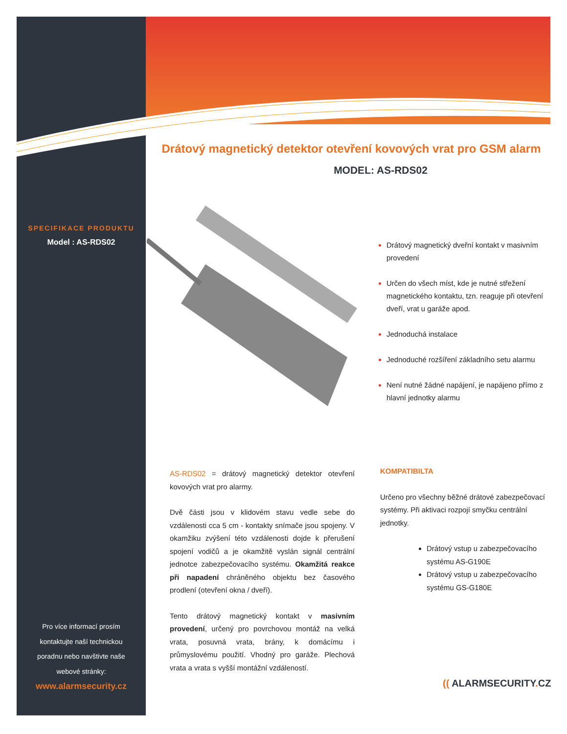SPECIFIKACE PRODUKTU
Model : AS-RDS02
Pro více informací prosím
kontaktujte naší technickou
poradnu nebo navštivte naše
webové stránky:
www.alarmsecurity.cz
Drátový magnetický detektor otevření kovových vrat pro GSM alarm
MODEL: AS-RDS02
Drátový magnetický dveřní kontakt v masivním provedení
Určen do všech míst, kde je nutné střežení magnetického kontaktu, tzn. reaguje při otevření dveří, vrat u garáže apod.
Jednoduchá instalace
Jednoduché rozšíření základního setu alarmu
Není nutné žádné napájení, je napájeno přímo z hlavní jednotky alarmu
AS-RDS02 = drátový magnetický detektor otevření kovových vrat pro alarmy.
Dvě části jsou v klidovém stavu vedle sebe do vzdálenosti cca 5 cm - kontakty snímače jsou spojeny. V okamžiku zvýšení této vzdálenosti dojde k přerušení spojení vodičů a je okamžitě vyslán signál centrální jednotce zabezpečovacího systému. Okamžitá reakce při napadení chráněného objektu bez časového prodlení (otevření okna / dveří).
Tento drátový magnetický kontakt v masivním provedení, určený pro povrchovou montáž na velká vrata, posuvná vrata, brány, k domácímu i průmyslovému použití. Vhodný pro garáže. Plechová vrata a vrata s vyšší montážní vzdáleností.
KOMPATIBILTA
Určeno pro všechny běžné drátové zabezpečovací systémy. Při aktivaci rozpojí smyčku centrální jednotky.
Drátový vstup u zabezpečovacího systému AS-G190E
Drátový vstup u zabezpečovacího systému GS-G180E
(( ALARMSECURITY. CZ